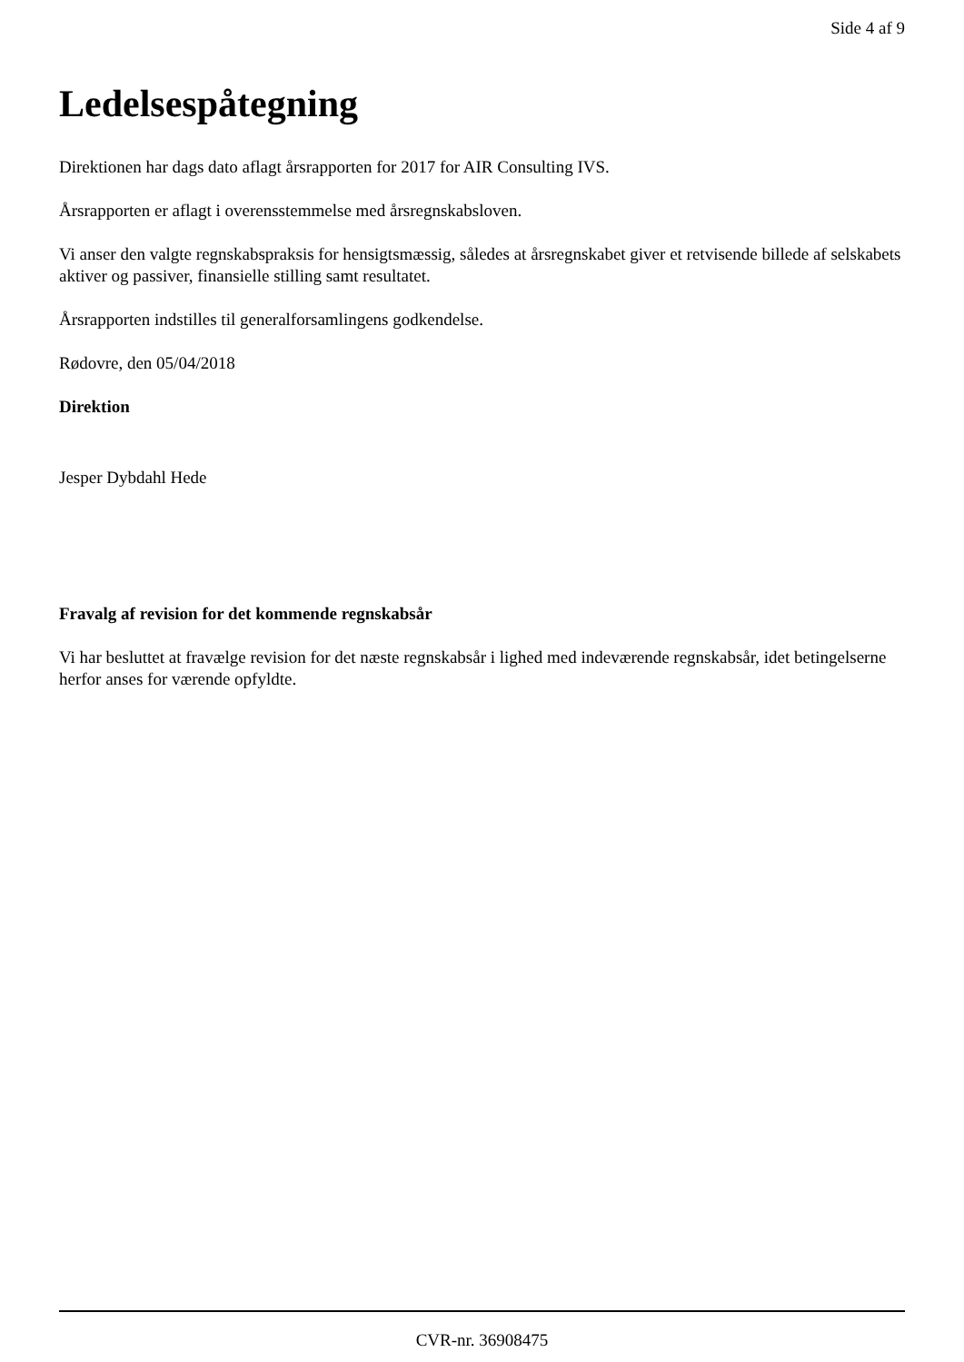Side 4 af 9
Ledelsespåtegning
Direktionen har dags dato aflagt årsrapporten for 2017 for AIR Consulting IVS.
Årsrapporten er aflagt i overensstemmelse med årsregnskabsloven.
Vi anser den valgte regnskabspraksis for hensigtsmæssig, således at årsregnskabet giver et retvisende billede af selskabets aktiver og passiver, finansielle stilling samt resultatet.
Årsrapporten indstilles til generalforsamlingens godkendelse.
Rødovre, den 05/04/2018
Direktion
Jesper Dybdahl Hede
Fravalg af revision for det kommende regnskabsår
Vi har besluttet at fravælge revision for det næste regnskabsår i lighed med indeværende regnskabsår, idet betingelserne herfor anses for værende opfyldte.
CVR-nr. 36908475